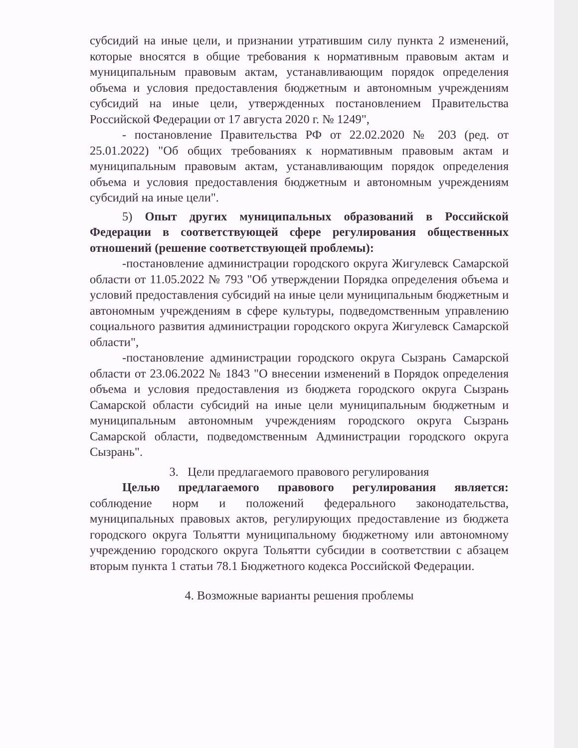субсидий на иные цели, и признании утратившим силу пункта 2 изменений, которые вносятся в общие требования к нормативным правовым актам и муниципальным правовым актам, устанавливающим порядок определения объема и условия предоставления бюджетным и автономным учреждениям субсидий на иные цели, утвержденных постановлением Правительства Российской Федерации от 17 августа 2020 г. № 1249",
- постановление Правительства РФ от 22.02.2020 № 203 (ред. от 25.01.2022) "Об общих требованиях к нормативным правовым актам и муниципальным правовым актам, устанавливающим порядок определения объема и условия предоставления бюджетным и автономным учреждениям субсидий на иные цели".
5) Опыт других муниципальных образований в Российской Федерации в соответствующей сфере регулирования общественных отношений (решение соответствующей проблемы):
-постановление администрации городского округа Жигулевск Самарской области от 11.05.2022 № 793 "Об утверждении Порядка определения объема и условий предоставления субсидий на иные цели муниципальным бюджетным и автономным учреждениям в сфере культуры, подведомственным управлению социального развития администрации городского округа Жигулевск Самарской области",
-постановление администрации городского округа Сызрань Самарской области от 23.06.2022 № 1843 "О внесении изменений в Порядок определения объема и условия предоставления из бюджета городского округа Сызрань Самарской области субсидий на иные цели муниципальным бюджетным и муниципальным автономным учреждениям городского округа Сызрань Самарской области, подведомственным Администрации городского округа Сызрань".
3. Цели предлагаемого правового регулирования
Целью предлагаемого правового регулирования является: соблюдение норм и положений федерального законодательства, муниципальных правовых актов, регулирующих предоставление из бюджета городского округа Тольятти муниципальному бюджетному или автономному учреждению городского округа Тольятти субсидии в соответствии с абзацем вторым пункта 1 статьи 78.1 Бюджетного кодекса Российской Федерации.
4. Возможные варианты решения проблемы